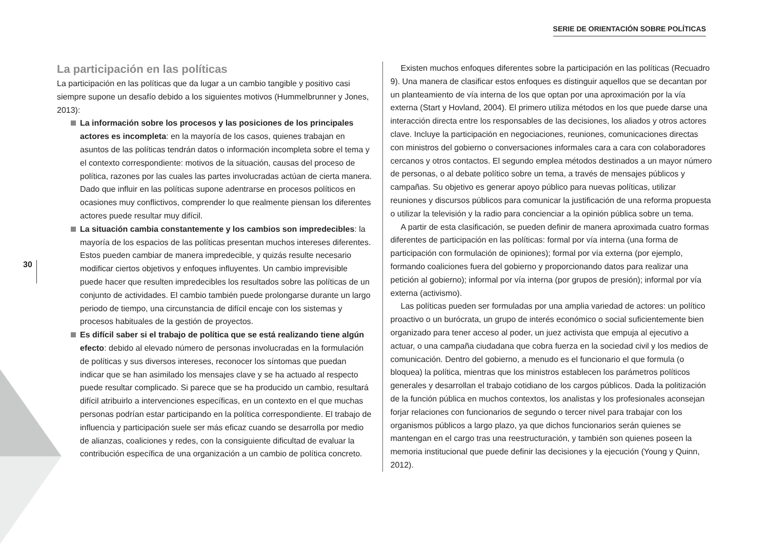SERIE DE ORIENTACIÓN SOBRE POLÍTICAS
30
La participación en las políticas
La participación en las políticas que da lugar a un cambio tangible y positivo casi siempre supone un desafío debido a los siguientes motivos (Hummelbrunner y Jones, 2013):
La información sobre los procesos y las posiciones de los principales actores es incompleta: en la mayoría de los casos, quienes trabajan en asuntos de las políticas tendrán datos o información incompleta sobre el tema y el contexto correspondiente: motivos de la situación, causas del proceso de política, razones por las cuales las partes involucradas actúan de cierta manera. Dado que influir en las políticas supone adentrarse en procesos políticos en ocasiones muy conflictivos, comprender lo que realmente piensan los diferentes actores puede resultar muy difícil.
La situación cambia constantemente y los cambios son impredecibles: la mayoría de los espacios de las políticas presentan muchos intereses diferentes. Estos pueden cambiar de manera impredecible, y quizás resulte necesario modificar ciertos objetivos y enfoques influyentes. Un cambio imprevisible puede hacer que resulten impredecibles los resultados sobre las políticas de un conjunto de actividades. El cambio también puede prolongarse durante un largo periodo de tiempo, una circunstancia de difícil encaje con los sistemas y procesos habituales de la gestión de proyectos.
Es difícil saber si el trabajo de política que se está realizando tiene algún efecto: debido al elevado número de personas involucradas en la formulación de políticas y sus diversos intereses, reconocer los síntomas que puedan indicar que se han asimilado los mensajes clave y se ha actuado al respecto puede resultar complicado. Si parece que se ha producido un cambio, resultará difícil atribuirlo a intervenciones específicas, en un contexto en el que muchas personas podrían estar participando en la política correspondiente. El trabajo de influencia y participación suele ser más eficaz cuando se desarrolla por medio de alianzas, coaliciones y redes, con la consiguiente dificultad de evaluar la contribución específica de una organización a un cambio de política concreto.
Existen muchos enfoques diferentes sobre la participación en las políticas (Recuadro 9). Una manera de clasificar estos enfoques es distinguir aquellos que se decantan por un planteamiento de vía interna de los que optan por una aproximación por la vía externa (Start y Hovland, 2004). El primero utiliza métodos en los que puede darse una interacción directa entre los responsables de las decisiones, los aliados y otros actores clave. Incluye la participación en negociaciones, reuniones, comunicaciones directas con ministros del gobierno o conversaciones informales cara a cara con colaboradores cercanos y otros contactos. El segundo emplea métodos destinados a un mayor número de personas, o al debate político sobre un tema, a través de mensajes públicos y campañas. Su objetivo es generar apoyo público para nuevas políticas, utilizar reuniones y discursos públicos para comunicar la justificación de una reforma propuesta o utilizar la televisión y la radio para concienciar a la opinión pública sobre un tema.
A partir de esta clasificación, se pueden definir de manera aproximada cuatro formas diferentes de participación en las políticas: formal por vía interna (una forma de participación con formulación de opiniones); formal por vía externa (por ejemplo, formando coaliciones fuera del gobierno y proporcionando datos para realizar una petición al gobierno); informal por vía interna (por grupos de presión); informal por vía externa (activismo).
Las políticas pueden ser formuladas por una amplia variedad de actores: un político proactivo o un burócrata, un grupo de interés económico o social suficientemente bien organizado para tener acceso al poder, un juez activista que empuja al ejecutivo a actuar, o una campaña ciudadana que cobra fuerza en la sociedad civil y los medios de comunicación. Dentro del gobierno, a menudo es el funcionario el que formula (o bloquea) la política, mientras que los ministros establecen los parámetros políticos generales y desarrollan el trabajo cotidiano de los cargos públicos. Dada la politización de la función pública en muchos contextos, los analistas y los profesionales aconsejan forjar relaciones con funcionarios de segundo o tercer nivel para trabajar con los organismos públicos a largo plazo, ya que dichos funcionarios serán quienes se mantengan en el cargo tras una reestructuración, y también son quienes poseen la memoria institucional que puede definir las decisiones y la ejecución (Young y Quinn, 2012).